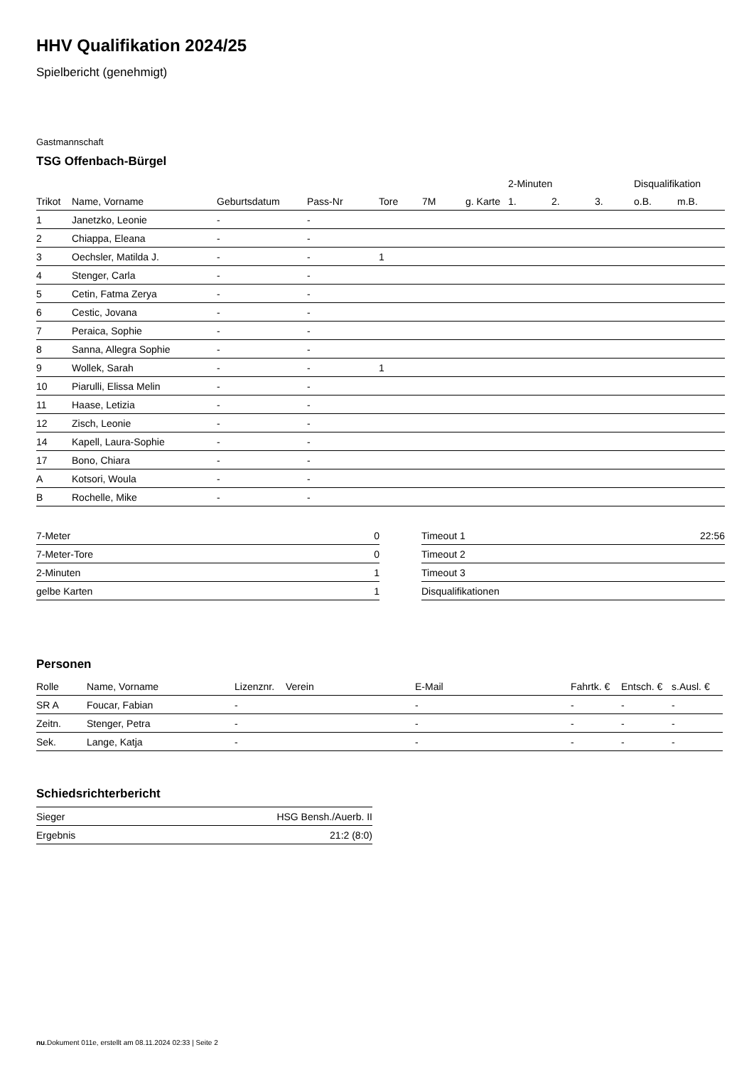HHV Qualifikation 2024/25
Spielbericht (genehmigt)
Gastmannschaft
TSG Offenbach-Bürgel
| | | | | | | | 2-Minuten | | | Disqualifikation | |
| --- | --- | --- | --- | --- | --- | --- | --- | --- | --- | --- | --- |
| Trikot | Name, Vorname | Geburtsdatum | Pass-Nr | Tore | 7M | g. Karte | 1. | 2. | 3. | o.B. | m.B. |
| 1 | Janetzko, Leonie | - | - | | | | | | | | |
| 2 | Chiappa, Eleana | - | - | | | | | | | | |
| 3 | Oechsler, Matilda J. | - | - | 1 | | | | | | | |
| 4 | Stenger, Carla | - | - | | | | | | | | |
| 5 | Cetin, Fatma Zerya | - | - | | | | | | | | |
| 6 | Cestic, Jovana | - | - | | | | | | | | |
| 7 | Peraica, Sophie | - | - | | | | | | | | |
| 8 | Sanna, Allegra Sophie | - | - | | | | | | | | |
| 9 | Wollek, Sarah | - | - | 1 | | | | | | | |
| 10 | Piarulli, Elissa Melin | - | - | | | | | | | | |
| 11 | Haase, Letizia | - | - | | | | | | | | |
| 12 | Zisch, Leonie | - | - | | | | | | | | |
| 14 | Kapell, Laura-Sophie | - | - | | | | | | | | |
| 17 | Bono, Chiara | - | - | | | | | | | | |
| A | Kotsori, Woula | - | - | | | | | | | | |
| B | Rochelle, Mike | - | - | | | | | | | | |
| 7-Meter | 0 |
| 7-Meter-Tore | 0 |
| 2-Minuten | 1 |
| gelbe Karten | 1 |
| Timeout 1 | 22:56 |
| Timeout 2 | |
| Timeout 3 | |
| Disqualifikationen | |
Personen
| Rolle | Name, Vorname | Lizenznr. | Verein | E-Mail | Fahrtk. € | Entsch. € | s.Ausl. € |
| --- | --- | --- | --- | --- | --- | --- | --- |
| SR A | Foucar, Fabian | - | | - | - | - | - |
| Zeitn. | Stenger, Petra | - | | - | - | - | - |
| Sek. | Lange, Katja | - | | - | - | - | - |
Schiedsrichterbericht
| Sieger | HSG Bensh./Auerb. II |
| Ergebnis | 21:2 (8:0) |
nu.Dokument 011e, erstellt am 08.11.2024 02:33 | Seite 2